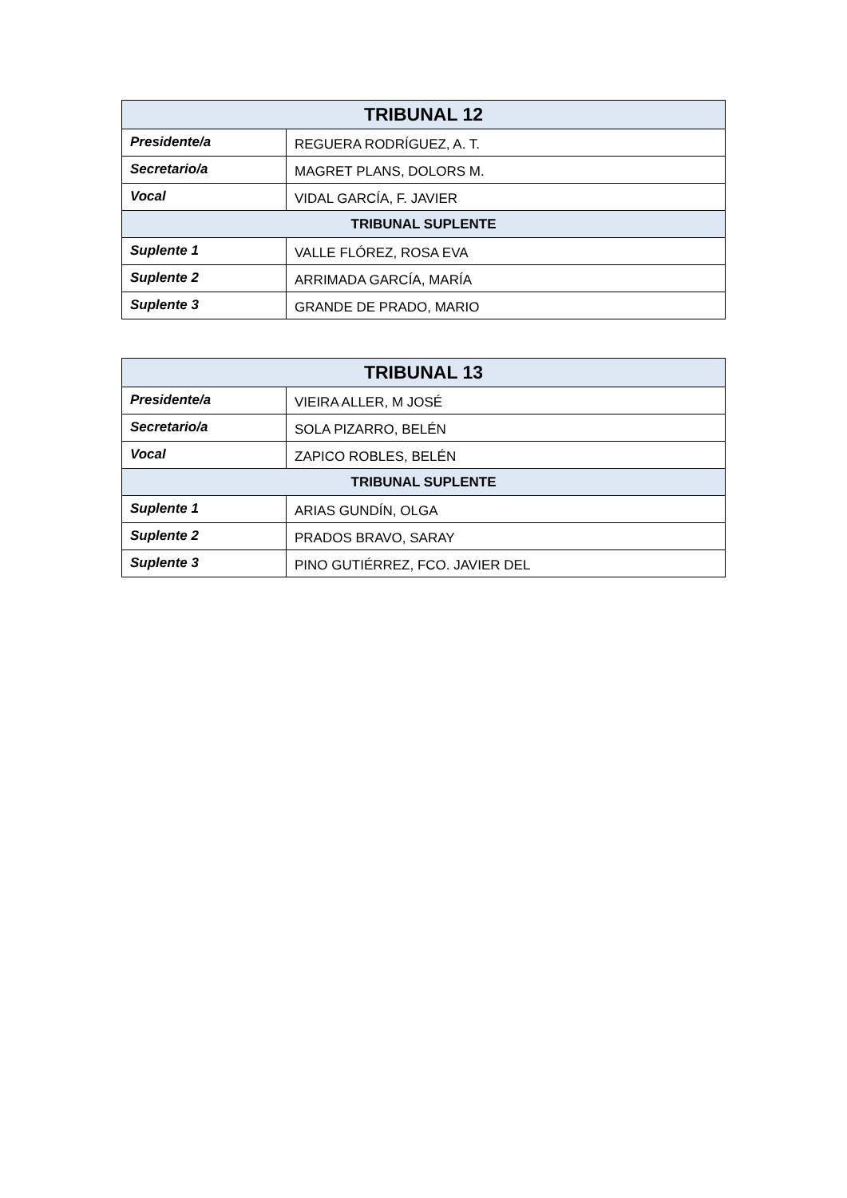| TRIBUNAL 12 | |
| --- | --- |
| Presidente/a | REGUERA RODRÍGUEZ, A. T. |
| Secretario/a | MAGRET PLANS, DOLORS M. |
| Vocal | VIDAL GARCÍA, F. JAVIER |
| TRIBUNAL SUPLENTE | |
| Suplente 1 | VALLE FLÓREZ, ROSA EVA |
| Suplente 2 | ARRIMADA GARCÍA, MARÍA |
| Suplente 3 | GRANDE DE PRADO, MARIO |
| TRIBUNAL 13 | |
| --- | --- |
| Presidente/a | VIEIRA ALLER, M JOSÉ |
| Secretario/a | SOLA PIZARRO, BELÉN |
| Vocal | ZAPICO ROBLES, BELÉN |
| TRIBUNAL SUPLENTE | |
| Suplente 1 | ARIAS GUNDÍN, OLGA |
| Suplente 2 | PRADOS BRAVO, SARAY |
| Suplente 3 | PINO GUTIÉRREZ, FCO. JAVIER DEL |